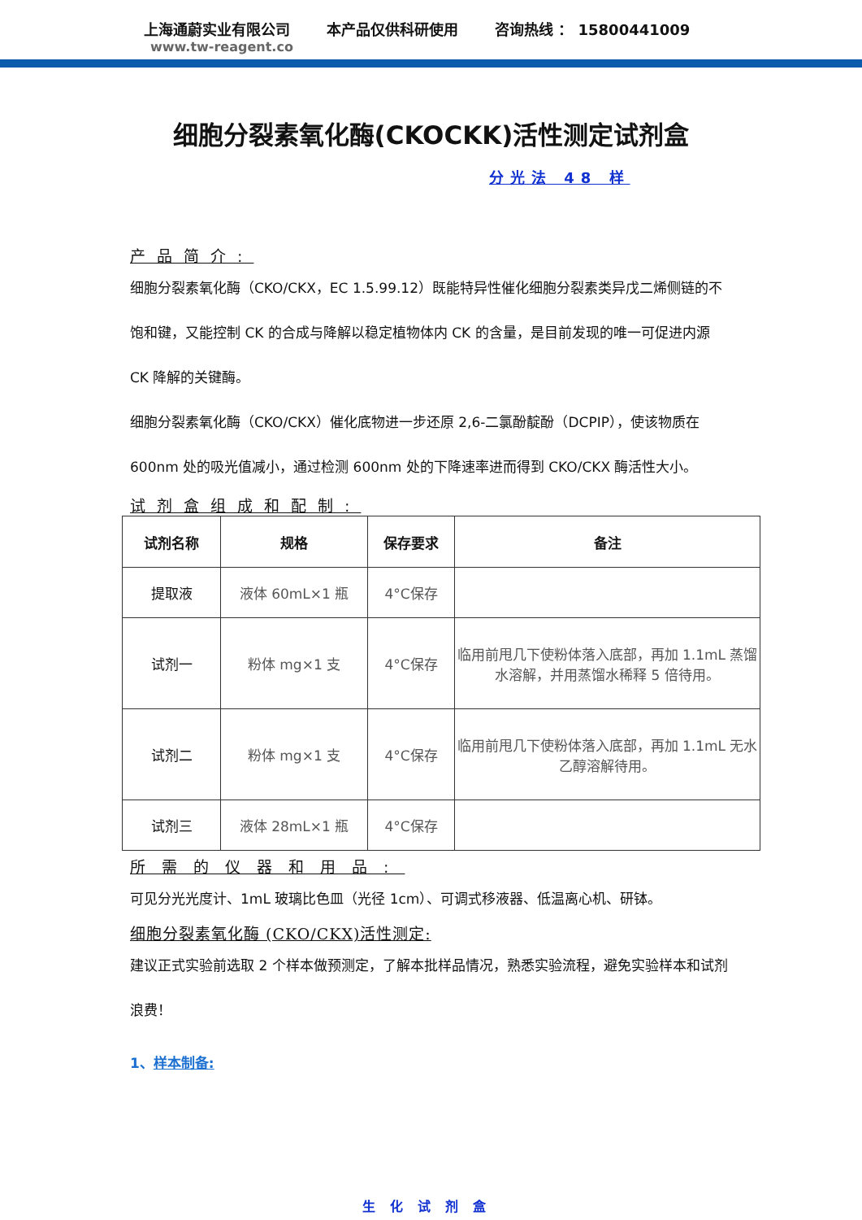上海通蔚实业有限公司 本产品仅供科研使用 咨询热线 ： 15800441009
www.tw-reagent.co
细胞分裂素氧化酶(CKOCKK)活性测定试剂盒
分光法 48 样
产品简介:
细胞分裂素氧化酶（CKO/CKX，EC 1.5.99.12）既能特异性催化细胞分裂素类异戊二烯侧链的不饱和键，又能控制 CK 的合成与降解以稳定植物体内 CK 的含量，是目前发现的唯一可促进内源 CK 降解的关键酶。
细胞分裂素氧化酶（CKO/CKX）催化底物进一步还原 2,6-二氯酚靛酚（DCPIP），使该物质在 600nm 处的吸光值减小，通过检测 600nm 处的下降速率进而得到 CKO/CKX 酶活性大小。
试剂盒组成和配制:
| 试剂名称 | 规格 | 保存要求 | 备注 |
| --- | --- | --- | --- |
| 提取液 | 液体 60mL×1 瓶 | 4°C保存 | |
| 试剂一 | 粉体 mg×1 支 | 4°C保存 | 临用前甩几下使粉体落入底部，再加 1.1mL 蒸馏水溶解，并用蒸馏水稀释 5 倍待用。 |
| 试剂二 | 粉体 mg×1 支 | 4°C保存 | 临用前甩几下使粉体落入底部，再加 1.1mL 无水乙醇溶解待用。 |
| 试剂三 | 液体 28mL×1 瓶 | 4°C保存 | |
所需的仪器和用品:
可见分光光度计、1mL 玻璃比色皿（光径 1cm）、可调式移液器、低温离心机、研钵。
细胞分裂素氧化酶 (CKO/CKX)活性测定:
建议正式实验前选取 2 个样本做预测定，了解本批样品情况，熟悉实验流程，避免实验样本和试剂浪费！
1、样本制备:
生化试剂盒